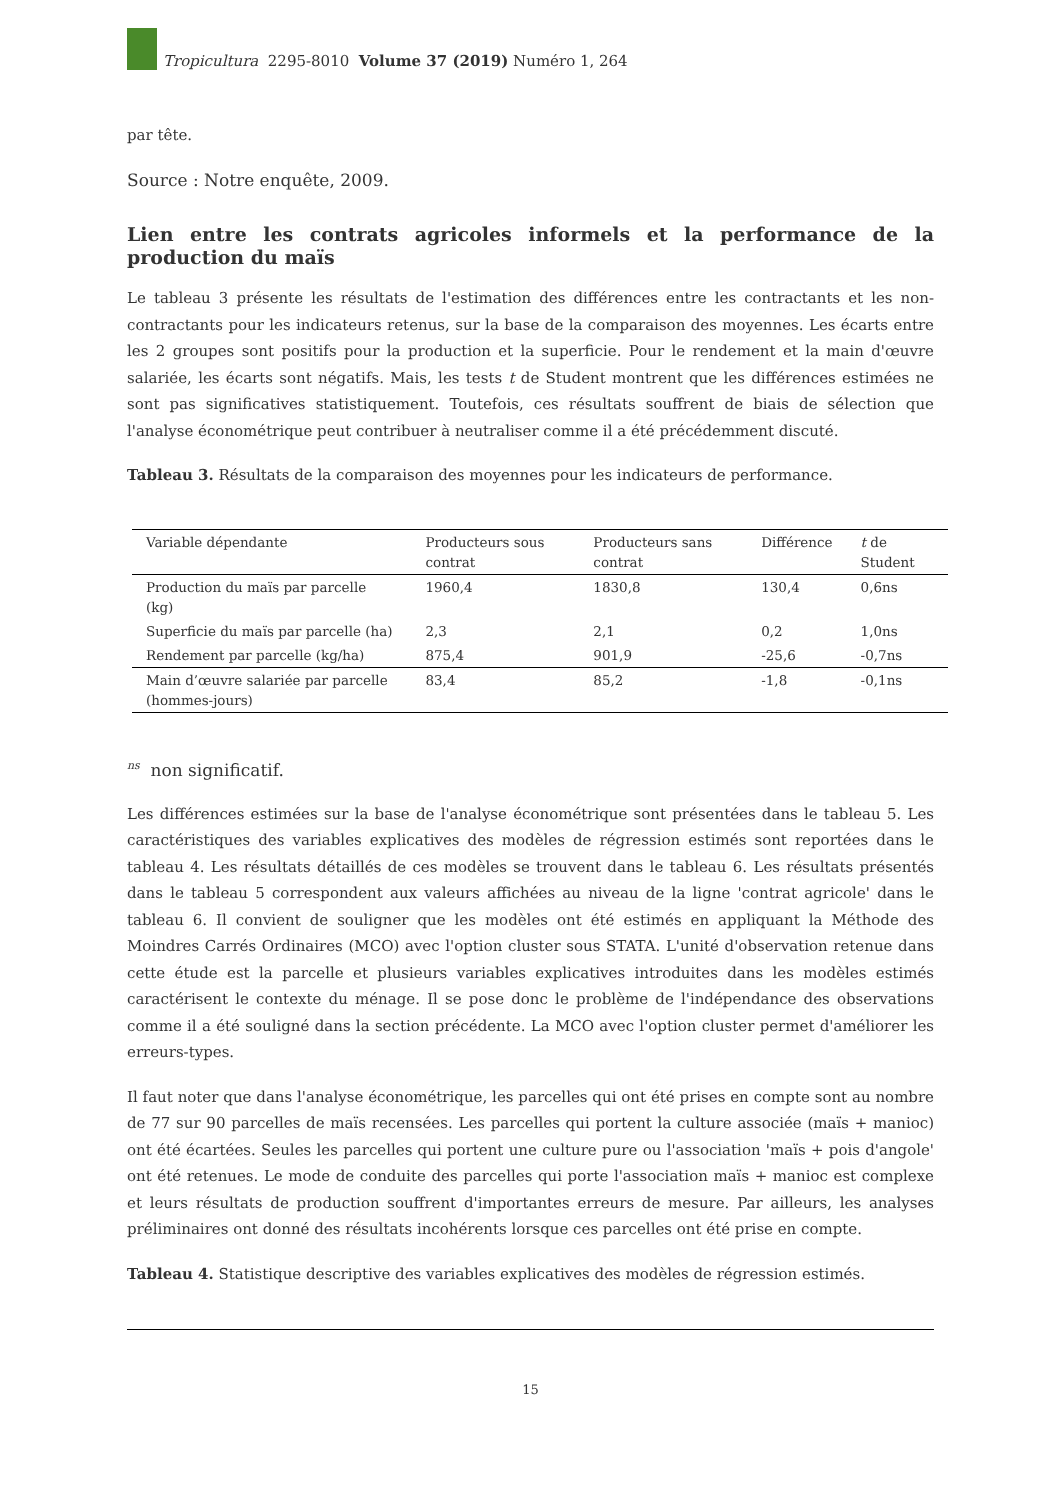Tropicultura 2295-8010 Volume 37 (2019) Numéro 1, 264
par tête.
Source : Notre enquête, 2009.
Lien entre les contrats agricoles informels et la performance de la production du maïs
Le tableau 3 présente les résultats de l'estimation des différences entre les contractants et les non-contractants pour les indicateurs retenus, sur la base de la comparaison des moyennes. Les écarts entre les 2 groupes sont positifs pour la production et la superficie. Pour le rendement et la main d'œuvre salariée, les écarts sont négatifs. Mais, les tests t de Student montrent que les différences estimées ne sont pas significatives statistiquement. Toutefois, ces résultats souffrent de biais de sélection que l'analyse économétrique peut contribuer à neutraliser comme il a été précédemment discuté.
Tableau 3. Résultats de la comparaison des moyennes pour les indicateurs de performance.
| Variable dépendante | Producteurs sous contrat | Producteurs sans contrat | Différence | t de Student |
| --- | --- | --- | --- | --- |
| Production du maïs par parcelle (kg) | 1960,4 | 1830,8 | 130,4 | 0,6ns |
| Superficie du maïs par parcelle (ha) | 2,3 | 2,1 | 0,2 | 1,0ns |
| Rendement par parcelle (kg/ha) | 875,4 | 901,9 | -25,6 | -0,7ns |
| Main d’œuvre salariée par parcelle (hommes-jours) | 83,4 | 85,2 | -1,8 | -0,1ns |
<sup>ns</sup> non significatif.
Les différences estimées sur la base de l'analyse économétrique sont présentées dans le tableau 5. Les caractéristiques des variables explicatives des modèles de régression estimés sont reportées dans le tableau 4. Les résultats détaillés de ces modèles se trouvent dans le tableau 6. Les résultats présentés dans le tableau 5 correspondent aux valeurs affichées au niveau de la ligne 'contrat agricole' dans le tableau 6. Il convient de souligner que les modèles ont été estimés en appliquant la Méthode des Moindres Carrés Ordinaires (MCO) avec l'option cluster sous STATA. L'unité d'observation retenue dans cette étude est la parcelle et plusieurs variables explicatives introduites dans les modèles estimés caractérisent le contexte du ménage. Il se pose donc le problème de l'indépendance des observations comme il a été souligné dans la section précédente. La MCO avec l'option cluster permet d'améliorer les erreurs-types.
Il faut noter que dans l'analyse économétrique, les parcelles qui ont été prises en compte sont au nombre de 77 sur 90 parcelles de maïs recensées. Les parcelles qui portent la culture associée (maïs + manioc) ont été écartées. Seules les parcelles qui portent une culture pure ou l'association 'maïs + pois d'angole' ont été retenues. Le mode de conduite des parcelles qui porte l'association maïs + manioc est complexe et leurs résultats de production souffrent d'importantes erreurs de mesure. Par ailleurs, les analyses préliminaires ont donné des résultats incohérents lorsque ces parcelles ont été prise en compte.
Tableau 4. Statistique descriptive des variables explicatives des modèles de régression estimés.
15